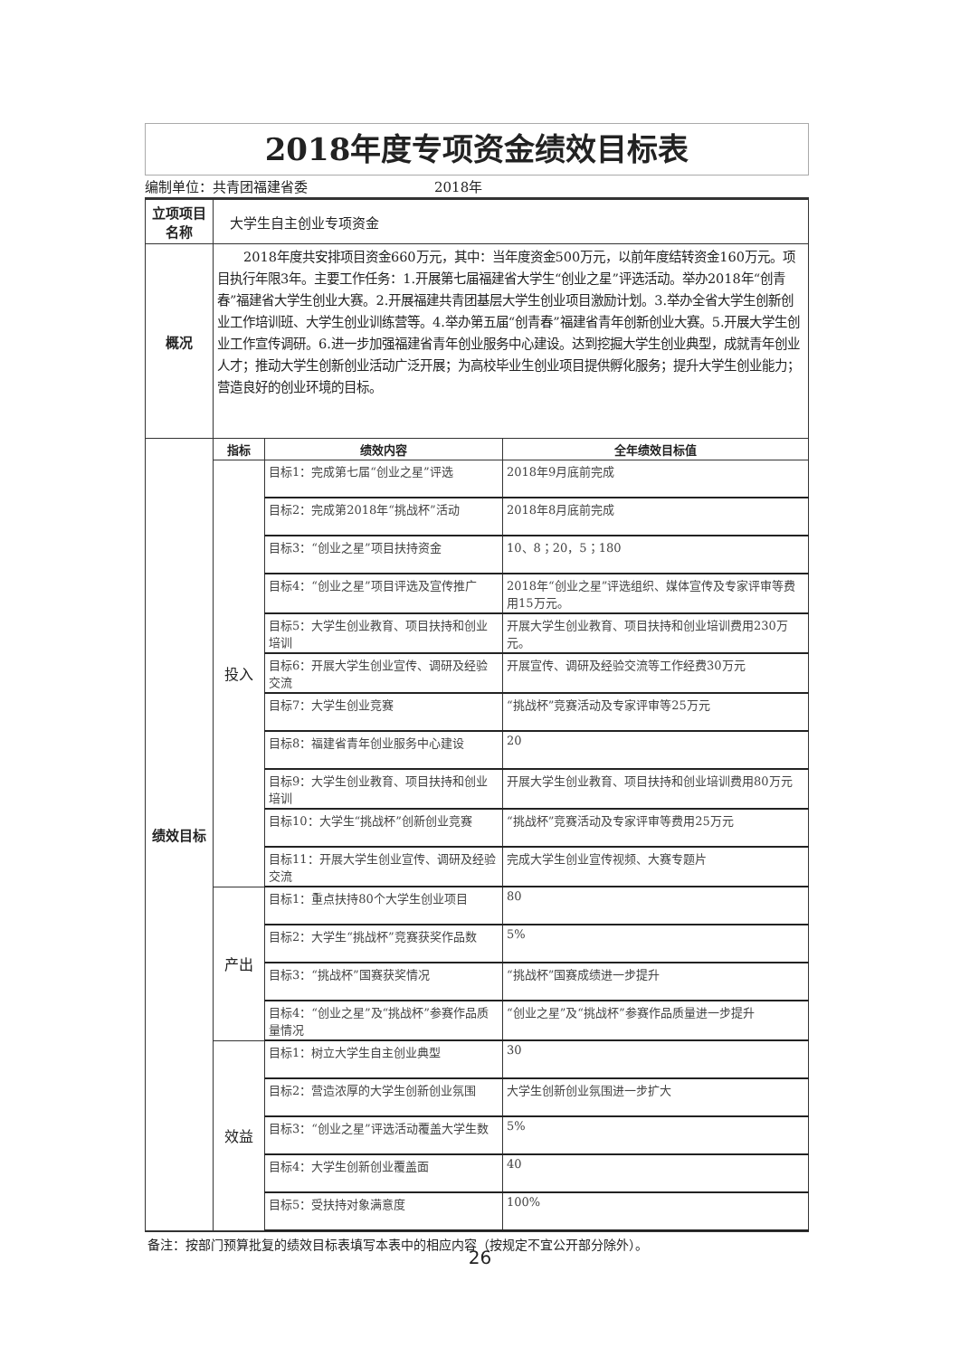2018年度专项资金绩效目标表
编制单位：共青团福建省委 2018年
| 立项项目名称 | 大学生自主创业专项资金 | | |
| 概况 | 2018年度共安排项目资金660万元，其中：当年度资金500万元，以前年度结转资金160万元。项目执行年限3年。主要工作任务：1.开展第七届福建省大学生“创业之星”评选活动。举办2018年“创青春”福建省大学生创业大赛。2.开展福建共青团基层大学生创业项目激励计划。3.举办全省大学生创新创业工作培训班、大学生创业训练营等。4.举办第五届“创青春”福建省青年创新创业大赛。5.开展大学生创业工作宣传调研。6.进一步加强福建省青年创业服务中心建设。达到挖掘大学生创业典型，成就青年创业人才；推动大学生创新创业活动广泛开展；为高校毕业生创业项目提供孵化服务；提升大学生创业能力；营造良好的创业环境的目标。 | | |
| 绩效目标 | 指标 | 绩效内容 | 全年绩效目标值 |
| | 投入 | 目标1：完成第七届“创业之星”评选 | 2018年9月底前完成 |
| | | 目标2：完成第2018年“挑战杯”活动 | 2018年8月底前完成 |
| | | 目标3：“创业之星”项目扶持资金 | 10、8；20，5；180 |
| | | 目标4：“创业之星”项目评选及宣传推广 | 2018年“创业之星”评选组织、媒体宣传及专家评审等费用15万元。 |
| | | 目标5：大学生创业教育、项目扶持和创业培训 | 开展大学生创业教育、项目扶持和创业培训费用230万元。 |
| | | 目标6：开展大学生创业宣传、调研及经验交流 | 开展宣传、调研及经验交流等工作经费30万元 |
| | | 目标7：大学生创业竞赛 | “挑战杯”竞赛活动及专家评审等25万元 |
| | | 目标8：福建省青年创业服务中心建设 | 20 |
| | | 目标9：大学生创业教育、项目扶持和创业培训 | 开展大学生创业教育、项目扶持和创业培训费用80万元 |
| | | 目标10：大学生“挑战杯”创新创业竞赛 | “挑战杯”竞赛活动及专家评审等费用25万元 |
| | | 目标11：开展大学生创业宣传、调研及经验交流 | 完成大学生创业宣传视频、大赛专题片 |
| | 产出 | 目标1：重点扶持80个大学生创业项目 | 80 |
| | | 目标2：大学生“挑战杯”竞赛获奖作品数 | 5% |
| | | 目标3：“挑战杯”国赛获奖情况 | “挑战杯”国赛成绩进一步提升 |
| | | 目标4：“创业之星”及“挑战杯”参赛作品质量情况 | “创业之星”及“挑战杯”参赛作品质量进一步提升 |
| | 效益 | 目标1：树立大学生自主创业典型 | 30 |
| | | 目标2：营造浓厚的大学生创新创业氛围 | 大学生创新创业氛围进一步扩大 |
| | | 目标3：“创业之星”评选活动覆盖大学生数 | 5% |
| | | 目标4：大学生创新创业覆盖面 | 40 |
| | | 目标5：受扶持对象满意度 | 100% |
备注：按部门预算批复的绩效目标表填写本表中的相应内容（按规定不宜公开部分除外）。
26